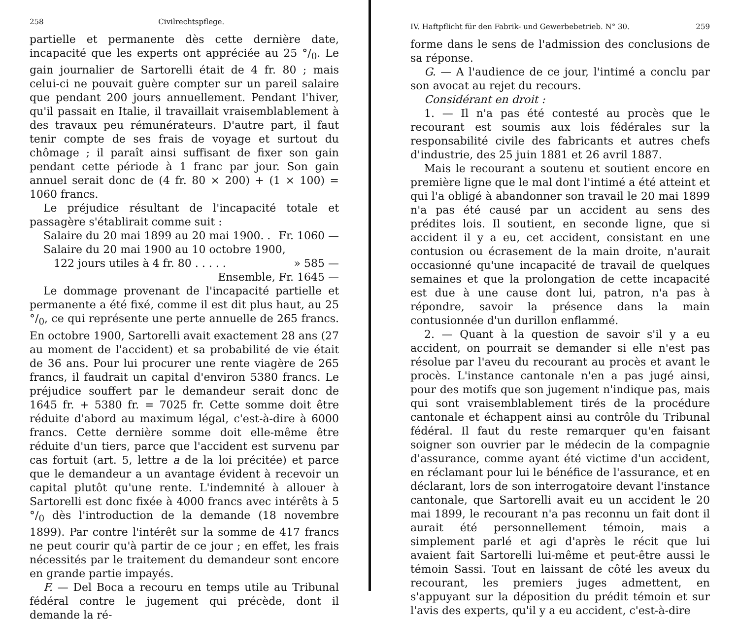258 Civilrechtspflege.
partielle et permanente dès cette dernière date, incapacité que les experts ont appréciée au 25 °/<sub>0</sub>. Le gain journalier de Sartorelli était de 4 fr. 80 ; mais celui-ci ne pouvait guère compter sur un pareil salaire que pendant 200 jours annuellement. Pendant l'hiver, qu'il passait en Italie, il travaillait vraisemblablement à des travaux peu rémunérateurs. D'autre part, il faut tenir compte de ses frais de voyage et surtout du chômage ; il paraît ainsi suffisant de fixer son gain pendant cette période à 1 franc par jour. Son gain annuel serait donc de (4 fr. 80 × 200) + (1 × 100) = 1060 francs.
Le préjudice résultant de l'incapacité totale et passagère s'établirait comme suit :
Salaire du 20 mai 1899 au 20 mai 1900. . Fr. 1060 —
Salaire du 20 mai 1900 au 10 octobre 1900,
122 jours utiles à 4 fr. 80 . . . . . » 585 —
Ensemble, Fr. 1645 —
Le dommage provenant de l'incapacité partielle et permanente a été fixé, comme il est dit plus haut, au 25 °/<sub>0</sub>, ce qui représente une perte annuelle de 265 francs. En octobre 1900, Sartorelli avait exactement 28 ans (27 au moment de l'accident) et sa probabilité de vie était de 36 ans. Pour lui procurer une rente viagère de 265 francs, il faudrait un capital d'environ 5380 francs. Le préjudice souffert par le demandeur serait donc de 1645 fr. + 5380 fr. = 7025 fr. Cette somme doit être réduite d'abord au maximum légal, c'est-à-dire à 6000 francs. Cette dernière somme doit elle-même être réduite d'un tiers, parce que l'accident est survenu par cas fortuit (art. 5, lettre a de la loi précitée) et parce que le demandeur a un avantage évident à recevoir un capital plutôt qu'une rente. L'indemnité à allouer à Sartorelli est donc fixée à 4000 francs avec intérêts à 5 °/<sub>0</sub> dès l'introduction de la demande (18 novembre 1899). Par contre l'intérêt sur la somme de 417 francs ne peut courir qu'à partir de ce jour ; en effet, les frais nécessités par le traitement du demandeur sont encore en grande partie impayés.
F. — Del Boca a recouru en temps utile au Tribunal fédéral contre le jugement qui précède, dont il demande la ré-
IV. Haftpflicht für den Fabrik- und Gewerbebetrieb. N° 30. 259
forme dans le sens de l'admission des conclusions de sa réponse.
G. — A l'audience de ce jour, l'intimé a conclu par son avocat au rejet du recours.
Considérant en droit :
1. — Il n'a pas été contesté au procès que le recourant est soumis aux lois fédérales sur la responsabilité civile des fabricants et autres chefs d'industrie, des 25 juin 1881 et 26 avril 1887.
Mais le recourant a soutenu et soutient encore en première ligne que le mal dont l'intimé a été atteint et qui l'a obligé à abandonner son travail le 20 mai 1899 n'a pas été causé par un accident au sens des prédites lois. Il soutient, en seconde ligne, que si accident il y a eu, cet accident, consistant en une contusion ou écrasement de la main droite, n'aurait occasionné qu'une incapacité de travail de quelques semaines et que la prolongation de cette incapacité est due à une cause dont lui, patron, n'a pas à répondre, savoir la présence dans la main contusionnée d'un durillon enflammé.
2. — Quant à la question de savoir s'il y a eu accident, on pourrait se demander si elle n'est pas résolue par l'aveu du recourant au procès et avant le procès. L'instance cantonale n'en a pas jugé ainsi, pour des motifs que son jugement n'indique pas, mais qui sont vraisemblablement tirés de la procédure cantonale et échappent ainsi au contrôle du Tribunal fédéral. Il faut du reste remarquer qu'en faisant soigner son ouvrier par le médecin de la compagnie d'assurance, comme ayant été victime d'un accident, en réclamant pour lui le bénéfice de l'assurance, et en déclarant, lors de son interrogatoire devant l'instance cantonale, que Sartorelli avait eu un accident le 20 mai 1899, le recourant n'a pas reconnu un fait dont il aurait été personnellement témoin, mais a simplement parlé et agi d'après le récit que lui avaient fait Sartorelli lui-même et peut-être aussi le témoin Sassi. Tout en laissant de côté les aveux du recourant, les premiers juges admettent, en s'appuyant sur la déposition du prédit témoin et sur l'avis des experts, qu'il y a eu accident, c'est-à-dire